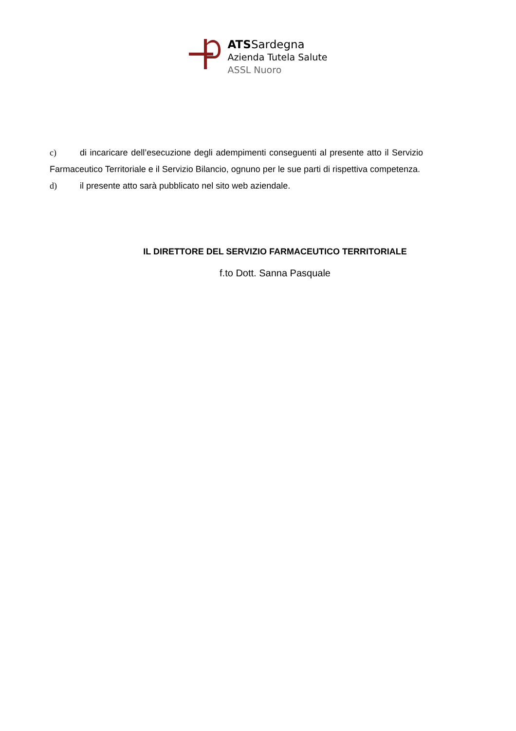ATSSardegna
Azienda Tutela Salute
ASSL Nuoro
c) di incaricare dell’esecuzione degli adempimenti conseguenti al presente atto il Servizio Farmaceutico Territoriale e il Servizio Bilancio, ognuno per le sue parti di rispettiva competenza.
d) il presente atto sarà pubblicato nel sito web aziendale.
IL DIRETTORE DEL SERVIZIO FARMACEUTICO TERRITORIALE
f.to Dott. Sanna Pasquale